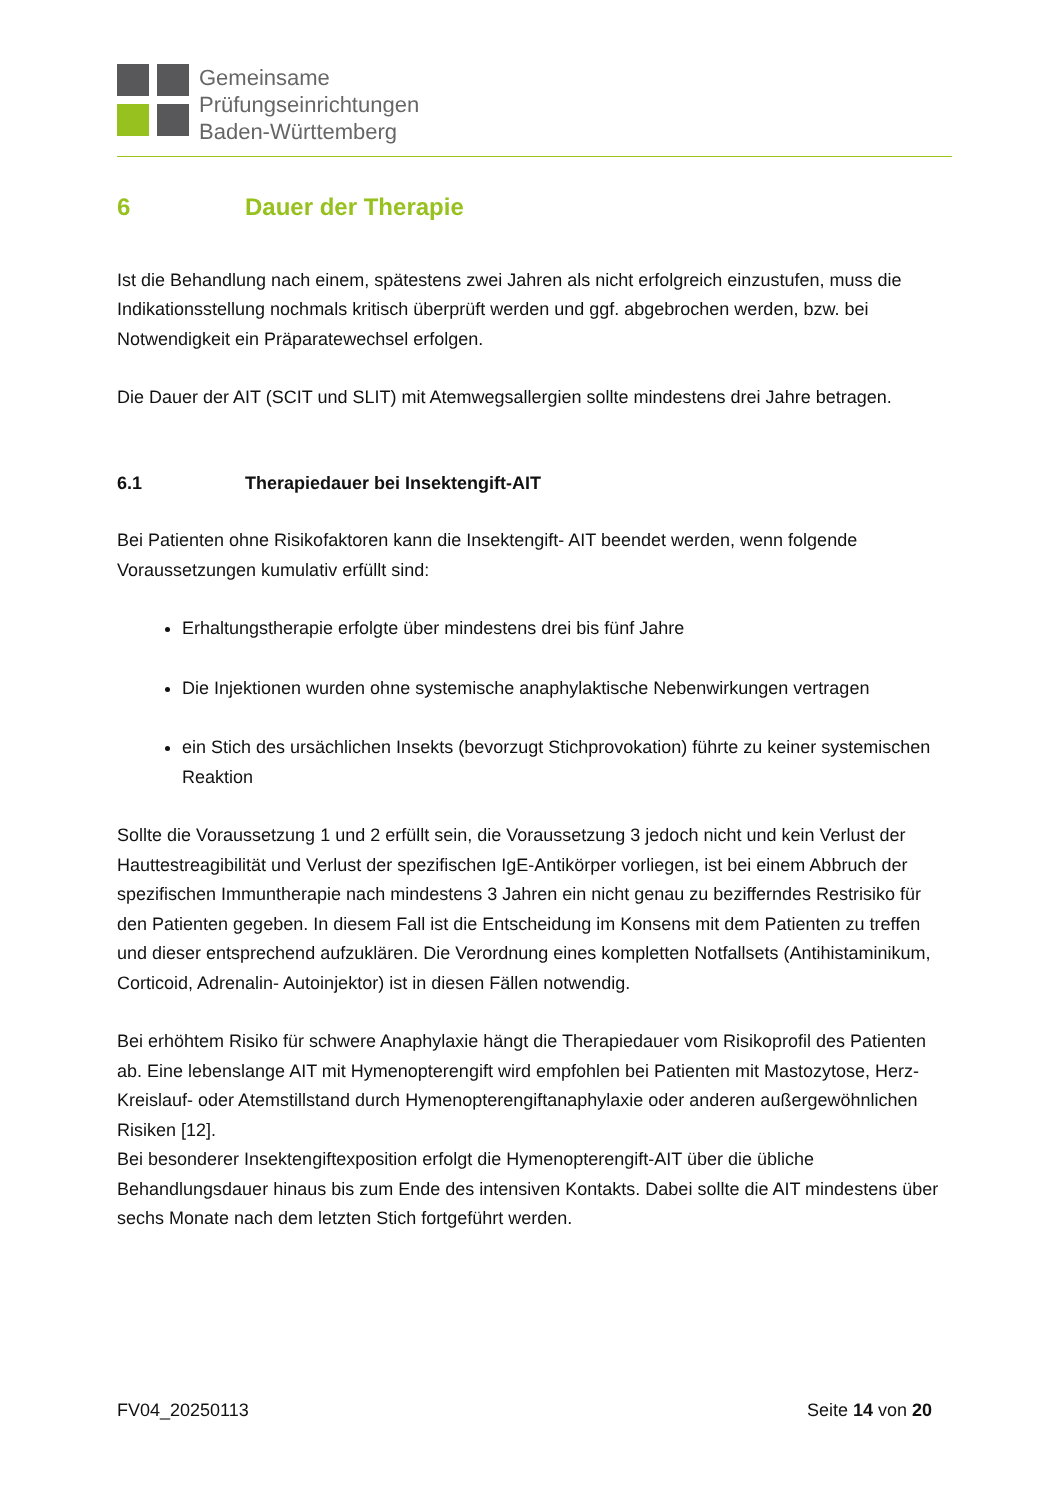Gemeinsame
Prüfungseinrichtungen
Baden-Württemberg
6 Dauer der Therapie
Ist die Behandlung nach einem, spätestens zwei Jahren als nicht erfolgreich einzustufen, muss die Indikationsstellung nochmals kritisch überprüft werden und ggf. abgebrochen werden, bzw. bei Notwendigkeit ein Präparatewechsel erfolgen.
Die Dauer der AIT (SCIT und SLIT) mit Atemwegsallergien sollte mindestens drei Jahre betragen.
6.1 Therapiedauer bei Insektengift-AIT
Bei Patienten ohne Risikofaktoren kann die Insektengift- AIT beendet werden, wenn folgende Voraussetzungen kumulativ erfüllt sind:
Erhaltungstherapie erfolgte über mindestens drei bis fünf Jahre
Die Injektionen wurden ohne systemische anaphylaktische Nebenwirkungen vertragen
ein Stich des ursächlichen Insekts (bevorzugt Stichprovokation) führte zu keiner systemischen Reaktion
Sollte die Voraussetzung 1 und 2 erfüllt sein, die Voraussetzung 3 jedoch nicht und kein Verlust der Hauttestreagibilität und Verlust der spezifischen IgE-Antikörper vorliegen, ist bei einem Abbruch der spezifischen Immuntherapie nach mindestens 3 Jahren ein nicht genau zu bezifferndes Restrisiko für den Patienten gegeben. In diesem Fall ist die Entscheidung im Konsens mit dem Patienten zu treffen und dieser entsprechend aufzuklären. Die Verordnung eines kompletten Notfallsets (Antihistaminikum, Corticoid, Adrenalin- Autoinjektor) ist in diesen Fällen notwendig.
Bei erhöhtem Risiko für schwere Anaphylaxie hängt die Therapiedauer vom Risikoprofil des Patienten ab. Eine lebenslange AIT mit Hymenopterengift wird empfohlen bei Patienten mit Mastozytose, Herz-Kreislauf- oder Atemstillstand durch Hymenopterengiftanaphylaxie oder anderen außergewöhnlichen Risiken [12].
Bei besonderer Insektengiftexposition erfolgt die Hymenopterengift-AIT über die übliche Behandlungsdauer hinaus bis zum Ende des intensiven Kontakts. Dabei sollte die AIT mindestens über sechs Monate nach dem letzten Stich fortgeführt werden.
FV04_20250113 Seite 14 von 20